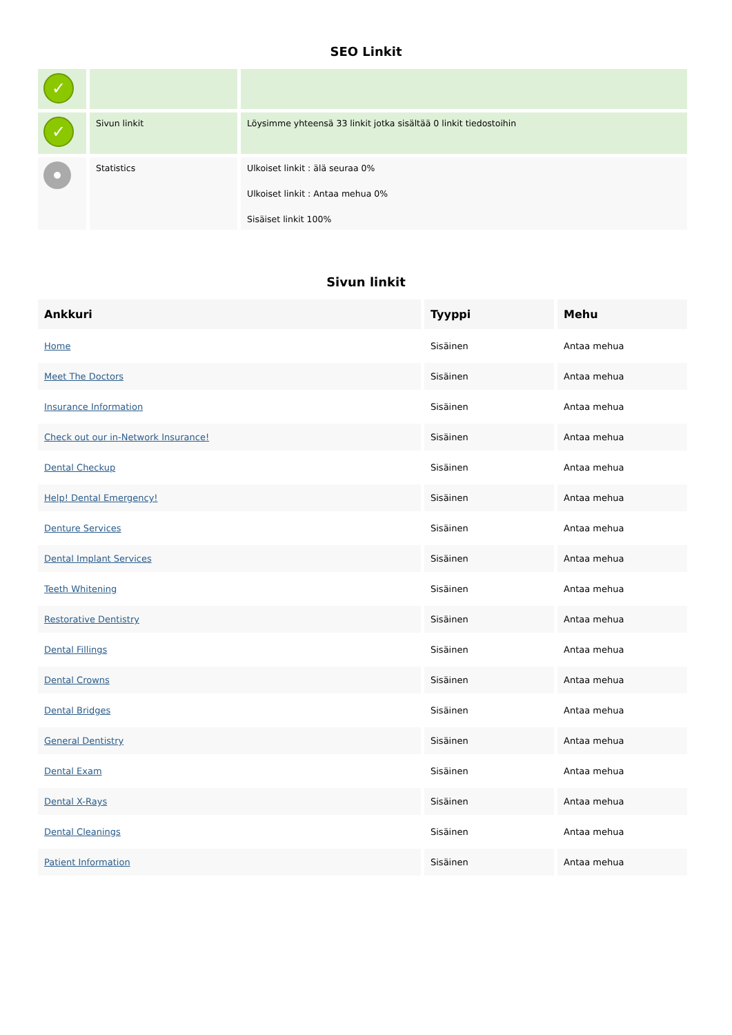SEO Linkit
| ✓ | | |
| ✓ | Sivun linkit | Löysimme yhteensä 33 linkit jotka sisältää 0 linkit tiedostoihin |
| | Statistics | Ulkoiset linkit : älä seuraa 0% Ulkoiset linkit : Antaa mehua 0% Sisäiset linkit 100% |
Sivun linkit
| Ankkuri | Tyyppi | Mehu |
| --- | --- | --- |
| Home | Sisäinen | Antaa mehua |
| Meet The Doctors | Sisäinen | Antaa mehua |
| Insurance Information | Sisäinen | Antaa mehua |
| Check out our in-Network Insurance! | Sisäinen | Antaa mehua |
| Dental Checkup | Sisäinen | Antaa mehua |
| Help! Dental Emergency! | Sisäinen | Antaa mehua |
| Denture Services | Sisäinen | Antaa mehua |
| Dental Implant Services | Sisäinen | Antaa mehua |
| Teeth Whitening | Sisäinen | Antaa mehua |
| Restorative Dentistry | Sisäinen | Antaa mehua |
| Dental Fillings | Sisäinen | Antaa mehua |
| Dental Crowns | Sisäinen | Antaa mehua |
| Dental Bridges | Sisäinen | Antaa mehua |
| General Dentistry | Sisäinen | Antaa mehua |
| Dental Exam | Sisäinen | Antaa mehua |
| Dental X-Rays | Sisäinen | Antaa mehua |
| Dental Cleanings | Sisäinen | Antaa mehua |
| Patient Information | Sisäinen | Antaa mehua |